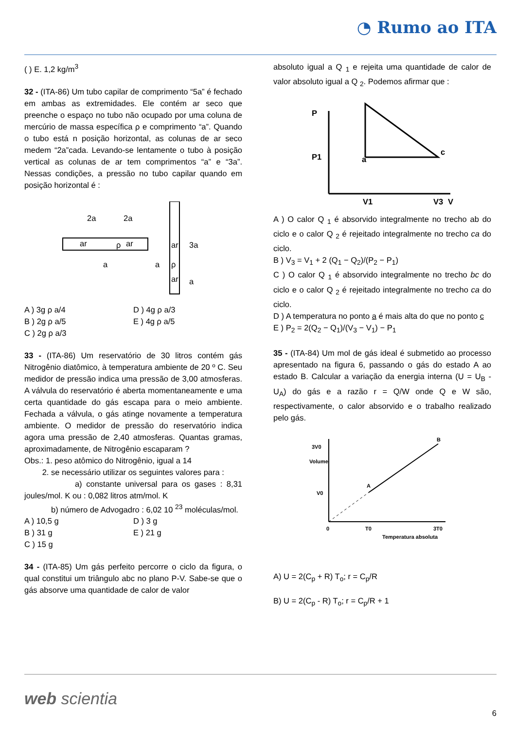◔ Rumo ao ITA
( ) E. 1,2 kg/m<sup>3</sup>
32 - (ITA-86) Um tubo capilar de comprimento “5a” é fechado em ambas as extremidades. Ele contém ar seco que preenche o espaço no tubo não ocupado por uma coluna de mercúrio de massa específica ρ e comprimento “a”. Quando o tubo está n posição horizontal, as colunas de ar seco medem “2a”cada. Levando-se lentamente o tubo à posição vertical as colunas de ar tem comprimentos “a” e “3a”. Nessas condições, a pressão no tubo capilar quando em posição horizontal é :
ar
ρ
ar
2a
2a
a
ar
ρ
ar
3a
a
a
A ) 3g ρ a/4
D ) 4g ρ a/3
B ) 2g ρ a/5
E ) 4g ρ a/5
C ) 2g ρ a/3
33 - (ITA-86) Um reservatório de 30 litros contém gás Nitrogênio diatômico, à temperatura ambiente de 20 º C. Seu medidor de pressão indica uma pressão de 3,00 atmosferas. A válvula do reservatório é aberta momentaneamente e uma certa quantidade do gás escapa para o meio ambiente. Fechada a válvula, o gás atinge novamente a temperatura ambiente. O medidor de pressão do reservatório indica agora uma pressão de 2,40 atmosferas. Quantas gramas, aproximadamente, de Nitrogênio escaparam ?
Obs.: 1. peso atômico do Nitrogênio, igual a 14
2. se necessário utilizar os seguintes valores para :
a) constante universal para os gases : 8,31 joules/mol. K ou : 0,082 litros atm/mol. K
b) número de Advogadro : 6,02 10 <sup>23</sup> moléculas/mol.
A ) 10,5 g
D ) 3 g
B ) 31 g
E ) 21 g
C ) 15 g
34 - (ITA-85) Um gás perfeito percorre o ciclo da figura, o qual constitui um triângulo abc no plano P-V. Sabe-se que o gás absorve uma quantidade de calor de valor
absoluto igual a Q <sub>1</sub> e rejeita uma quantidade de calor de valor absoluto igual a Q <sub>2</sub>. Podemos afirmar que :
P
P1
V1
V3
V
a
c
A ) O calor Q <sub>1</sub> é absorvido integralmente no trecho ab do ciclo e o calor Q <sub>2</sub> é rejeitado integralmente no trecho ca do ciclo.
B ) V<sub>3</sub> = V<sub>1</sub> + 2 (Q<sub>1</sub> − Q<sub>2</sub>)/(P<sub>2</sub> − P<sub>1</sub>)
C ) O calor Q <sub>1</sub> é absorvido integralmente no trecho bc do ciclo e o calor Q <sub>2</sub> é rejeitado integralmente no trecho ca do ciclo.
D ) A temperatura no ponto a é mais alta do que no ponto c
E ) P<sub>2</sub> = 2(Q<sub>2</sub> − Q<sub>1</sub>)/(V<sub>3</sub> − V<sub>1</sub>) − P<sub>1</sub>
35 - (ITA-84) Um mol de gás ideal é submetido ao processo apresentado na figura 6, passando o gás do estado A ao estado B. Calcular a variação da energia interna (U = U<sub>B</sub> - U<sub>A</sub>) do gás e a razão r = Q/W onde Q e W são, respectivamente, o calor absorvido e o trabalho realizado pelo gás.
Volume
3V0
V0
0
T0
3T0
Temperatura absoluta
A
B
A) U = 2(C<sub>p</sub> + R) T<sub>o</sub>; r = C<sub>p</sub>/R
B) U = 2(C<sub>p</sub> - R) T<sub>o</sub>; r = C<sub>p</sub>/R + 1
web scientia 6